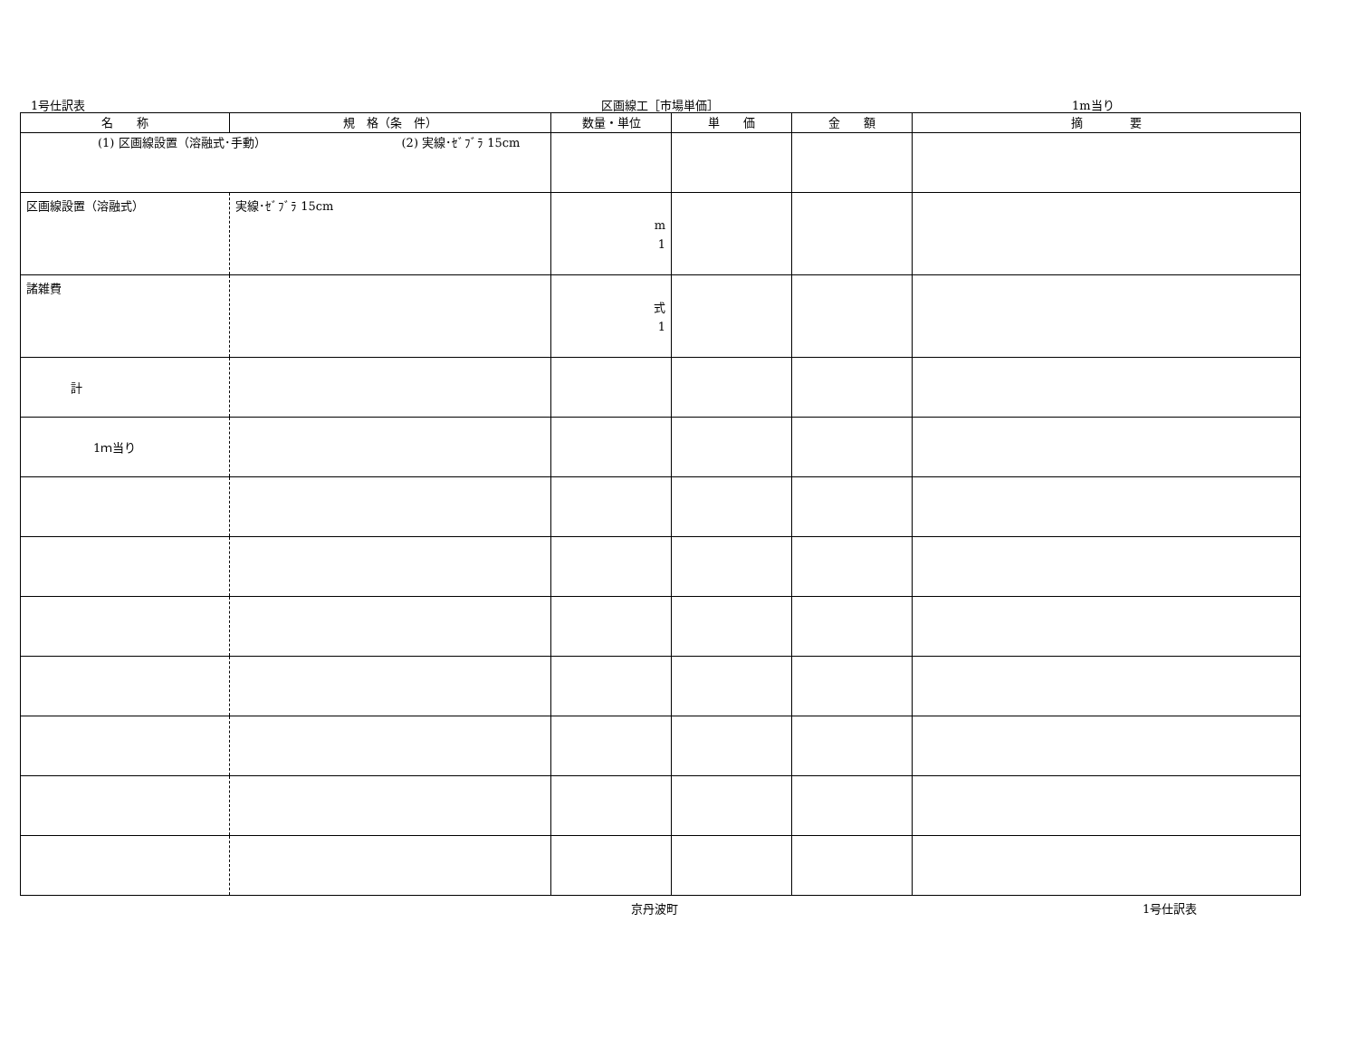1号仕訳表 区画線工［市場単価］ 1m当り
| 名 称 | 規 格（条 件） | 数量・単位 | 単 価 | 金 額 | 摘 要 |
| --- | --- | --- | --- | --- | --- |
| (1) 区画線設置（溶融式･手動） (2) 実線･ｾﾞﾌﾞﾗ 15cm | | | | | |
| 区画線設置（溶融式） | 実線･ｾﾞﾌﾞﾗ 15cm | m 1 | | | |
| 諸雑費 | | 式 1 | | | |
| 計 | | | | | |
| 1ｍ当り | | | | | |
京丹波町 1号仕訳表